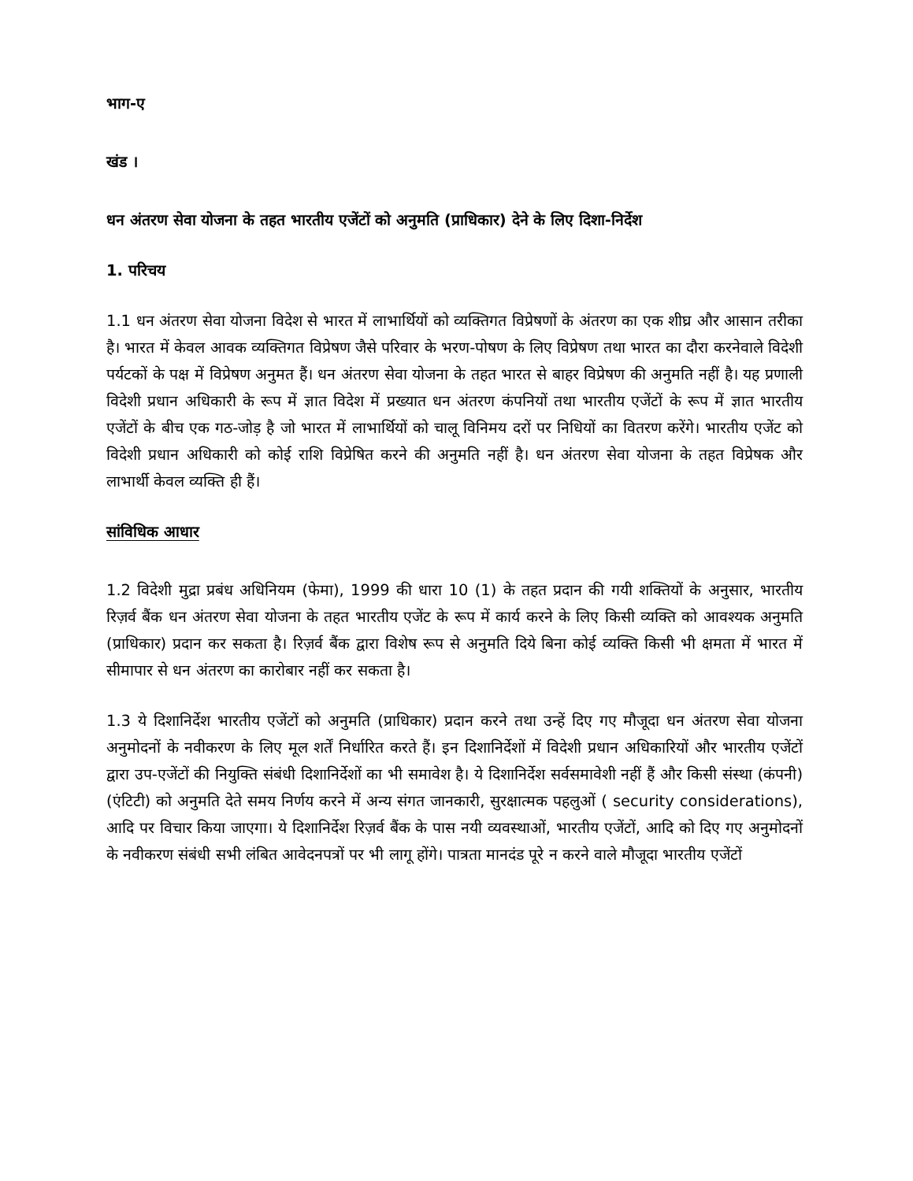भाग-ए
खंड ।
धन अंतरण सेवा योजना के तहत भारतीय एजेंटों को अनुमति (प्राधिकार) देने के लिए दिशा-निर्देश
1. परिचय
1.1 धन अंतरण सेवा योजना विदेश से भारत में लाभार्थियों को व्यक्तिगत विप्रेषणों के अंतरण का एक शीघ्र और आसान तरीका है। भारत में केवल आवक व्यक्तिगत विप्रेषण जैसे परिवार के भरण-पोषण के लिए विप्रेषण तथा भारत का दौरा करनेवाले विदेशी पर्यटकों के पक्ष में विप्रेषण अनुमत हैं। धन अंतरण सेवा योजना के तहत भारत से बाहर विप्रेषण की अनुमति नहीं है। यह प्रणाली विदेशी प्रधान अधिकारी के रूप में ज्ञात विदेश में प्रख्यात धन अंतरण कंपनियों तथा भारतीय एजेंटों के रूप में ज्ञात भारतीय एजेंटों के बीच एक गठ-जोड़ है जो भारत में लाभार्थियों को चालू विनिमय दरों पर निधियों का वितरण करेंगे। भारतीय एजेंट को विदेशी प्रधान अधिकारी को कोई राशि विप्रेषित करने की अनुमति नहीं है। धन अंतरण सेवा योजना के तहत विप्रेषक और लाभार्थी केवल व्यक्ति ही हैं।
सांविधिक आधार
1.2 विदेशी मुद्रा प्रबंध अधिनियम (फेमा), 1999 की धारा 10 (1) के तहत प्रदान की गयी शक्तियों के अनुसार, भारतीय रिज़र्व बैंक धन अंतरण सेवा योजना के तहत भारतीय एजेंट के रूप में कार्य करने के लिए किसी व्यक्ति को आवश्यक अनुमति (प्राधिकार) प्रदान कर सकता है। रिज़र्व बैंक द्वारा विशेष रूप से अनुमति दिये बिना कोई व्यक्ति किसी भी क्षमता में भारत में सीमापार से धन अंतरण का कारोबार नहीं कर सकता है।
1.3 ये दिशानिर्देश भारतीय एजेंटों को अनुमति (प्राधिकार) प्रदान करने तथा उन्हें दिए गए मौजूदा धन अंतरण सेवा योजना अनुमोदनों के नवीकरण के लिए मूल शर्तें निर्धारित करते हैं। इन दिशानिर्देशों में विदेशी प्रधान अधिकारियों और भारतीय एजेंटों द्वारा उप-एजेंटों की नियुक्ति संबंधी दिशानिर्देशों का भी समावेश है। ये दिशानिर्देश सर्वसमावेशी नहीं हैं और किसी संस्था (कंपनी) (एंटिटी) को अनुमति देते समय निर्णय करने में अन्य संगत जानकारी, सुरक्षात्मक पहलुओं ( security considerations), आदि पर विचार किया जाएगा। ये दिशानिर्देश रिज़र्व बैंक के पास नयी व्यवस्थाओं, भारतीय एजेंटों, आदि को दिए गए अनुमोदनों के नवीकरण संबंधी सभी लंबित आवेदनपत्रों पर भी लागू होंगे। पात्रता मानदंड पूरे न करने वाले मौजूदा भारतीय एजेंटों